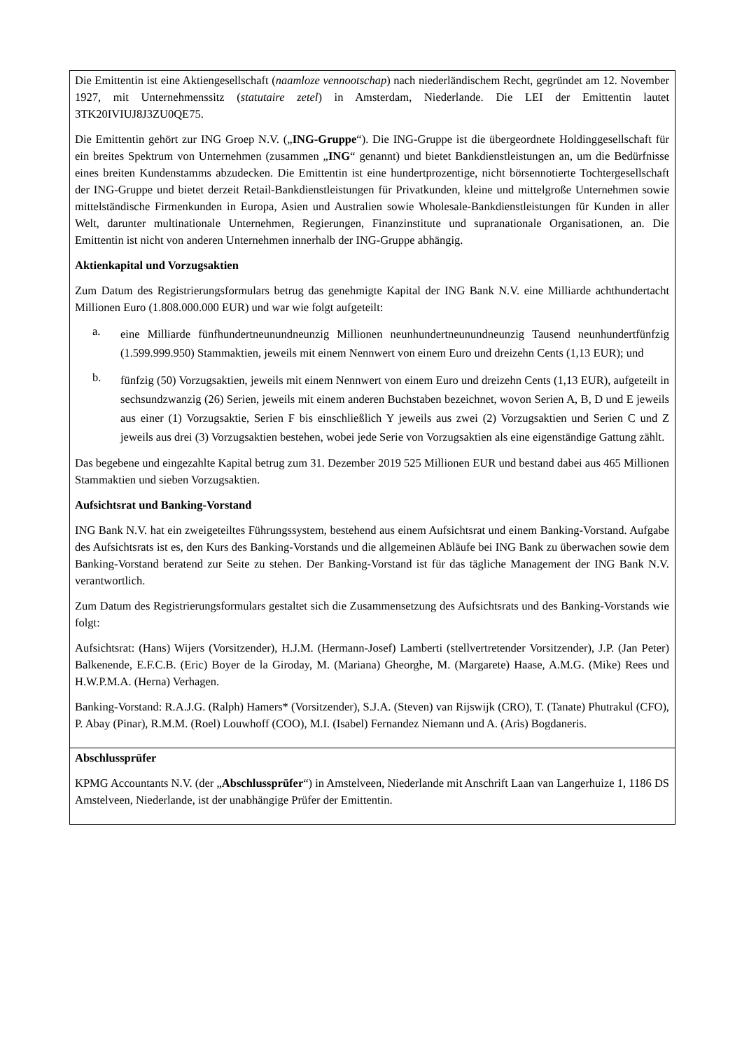| Die Emittentin ist eine Aktiengesellschaft ( naamloze vennootschap ) nach niederländischem Recht, gegründet am 12. November 1927, mit Unternehmenssitz ( statutaire zetel ) in Amsterdam, Niederlande. Die LEI der Emittentin lautet 3TK20IVIUJ8J3ZU0QE75. Die Emittentin gehört zur ING Groep N.V. („ ING-Gruppe “). Die ING-Gruppe ist die übergeordnete Holdinggesellschaft für ein breites Spektrum von Unternehmen (zusammen „ ING “ genannt) und bietet Bankdienstleistungen an, um die Bedürfnisse eines breiten Kundenstamms abzudecken. Die Emittentin ist eine hundertprozentige, nicht börsennotierte Tochtergesellschaft der ING-Gruppe und bietet derzeit Retail-Bankdienstleistungen für Privatkunden, kleine und mittelgroße Unternehmen sowie mittelständische Firmenkunden in Europa, Asien und Australien sowie Wholesale-Bankdienstleistungen für Kunden in aller Welt, darunter multinationale Unternehmen, Regierungen, Finanzinstitute und supranationale Organisationen, an. Die Emittentin ist nicht von anderen Unternehmen innerhalb der ING-Gruppe abhängig. Aktienkapital und Vorzugsaktien Zum Datum des Registrierungsformulars betrug das genehmigte Kapital der ING Bank N.V. eine Milliarde achthundertacht Millionen Euro (1.808.000.000 EUR) und war wie folgt aufgeteilt: a. eine Milliarde fünfhundertneunundneunzig Millionen neunhundertneunundneunzig Tausend neunhundertfünfzig (1.599.999.950) Stammaktien, jeweils mit einem Nennwert von einem Euro und dreizehn Cents (1,13 EUR); und b. fünfzig (50) Vorzugsaktien, jeweils mit einem Nennwert von einem Euro und dreizehn Cents (1,13 EUR), aufgeteilt in sechsundzwanzig (26) Serien, jeweils mit einem anderen Buchstaben bezeichnet, wovon Serien A, B, D und E jeweils aus einer (1) Vorzugsaktie, Serien F bis einschließlich Y jeweils aus zwei (2) Vorzugsaktien und Serien C und Z jeweils aus drei (3) Vorzugsaktien bestehen, wobei jede Serie von Vorzugsaktien als eine eigenständige Gattung zählt. Das begebene und eingezahlte Kapital betrug zum 31. Dezember 2019 525 Millionen EUR und bestand dabei aus 465 Millionen Stammaktien und sieben Vorzugsaktien. Aufsichtsrat und Banking-Vorstand ING Bank N.V. hat ein zweigeteiltes Führungssystem, bestehend aus einem Aufsichtsrat und einem Banking-Vorstand. Aufgabe des Aufsichtsrats ist es, den Kurs des Banking-Vorstands und die allgemeinen Abläufe bei ING Bank zu überwachen sowie dem Banking-Vorstand beratend zur Seite zu stehen. Der Banking-Vorstand ist für das tägliche Management der ING Bank N.V. verantwortlich. Zum Datum des Registrierungsformulars gestaltet sich die Zusammensetzung des Aufsichtsrats und des Banking-Vorstands wie folgt: Aufsichtsrat: (Hans) Wijers (Vorsitzender), H.J.M. (Hermann-Josef) Lamberti (stellvertretender Vorsitzender), J.P. (Jan Peter) Balkenende, E.F.C.B. (Eric) Boyer de la Giroday, M. (Mariana) Gheorghe, M. (Margarete) Haase, A.M.G. (Mike) Rees und H.W.P.M.A. (Herna) Verhagen. Banking-Vorstand: R.A.J.G. (Ralph) Hamers* (Vorsitzender), S.J.A. (Steven) van Rijswijk (CRO), T. (Tanate) Phutrakul (CFO), P. Abay (Pinar), R.M.M. (Roel) Louwhoff (COO), M.I. (Isabel) Fernandez Niemann und A. (Aris) Bogdaneris. |
| Abschlussprüfer KPMG Accountants N.V. (der „ Abschlussprüfer “) in Amstelveen, Niederlande mit Anschrift Laan van Langerhuize 1, 1186 DS Amstelveen, Niederlande, ist der unabhängige Prüfer der Emittentin. |